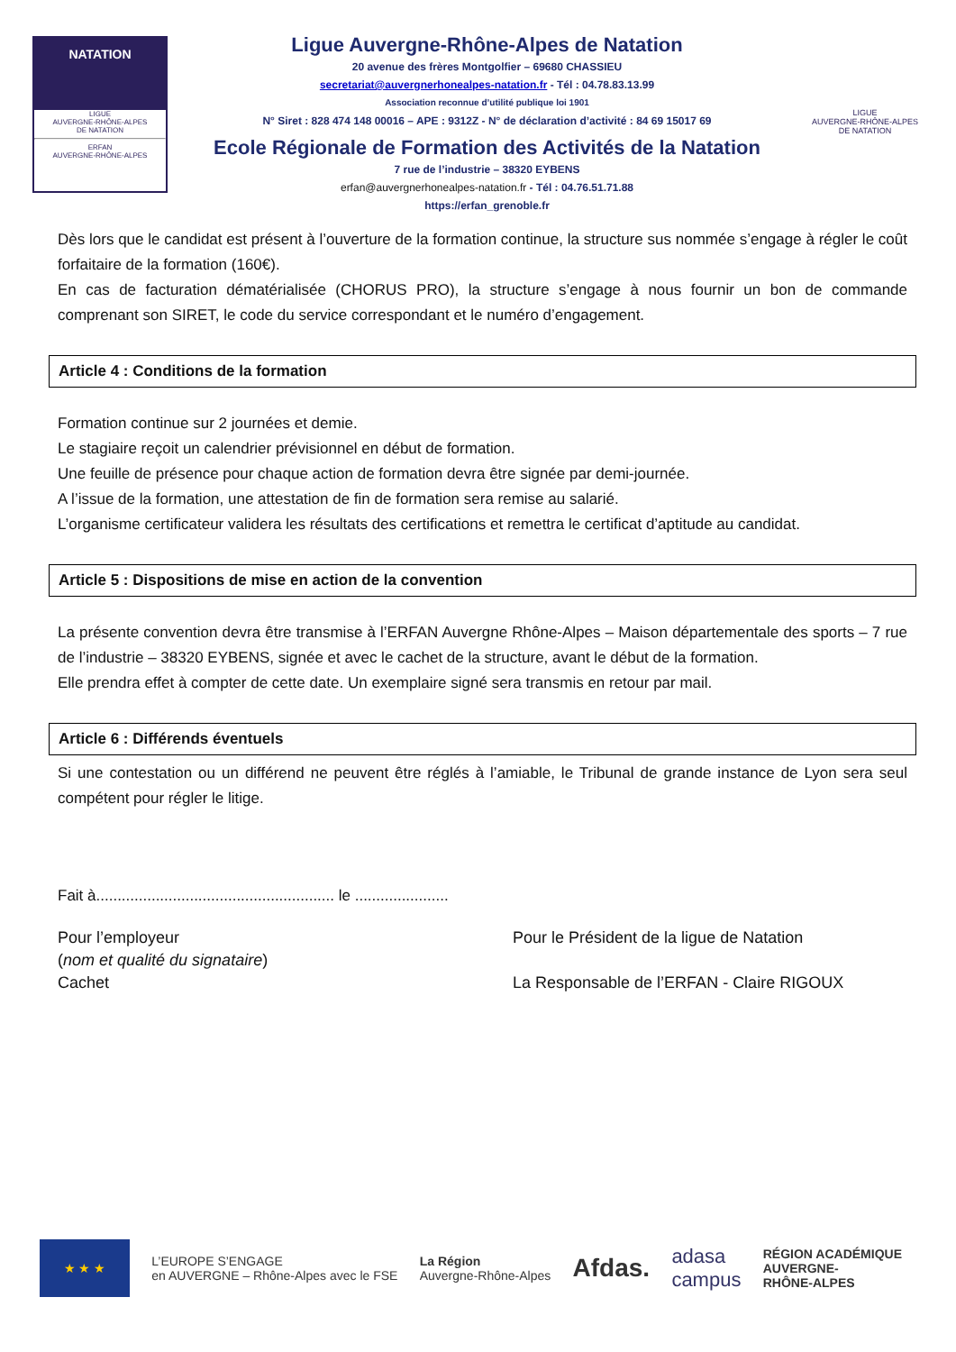NATATION
LIGUE
AUVERGNE-RHÔNE-ALPES
DE NATATION
ERFAN
AUVERGNE-RHÔNE-ALPES
Ligue Auvergne-Rhône-Alpes de Natation
20 avenue des frères Montgolfier – 69680 CHASSIEU
secretariat@auvergnerhonealpes-natation.fr - Tél : 04.78.83.13.99
Association reconnue d’utilité publique loi 1901
N° Siret : 828 474 148 00016 – APE : 9312Z - N° de déclaration d’activité : 84 69 15017 69
Ecole Régionale de Formation des Activités de la Natation
7 rue de l’industrie – 38320 EYBENS
erfan@auvergnerhonealpes-natation.fr - Tél : 04.76.51.71.88
https://erfan_grenoble.fr
LIGUE
AUVERGNE-RHÔNE-ALPES
DE NATATION
Dès lors que le candidat est présent à l’ouverture de la formation continue, la structure sus nommée s’engage à régler le coût forfaitaire de la formation (160€).
En cas de facturation dématérialisée (CHORUS PRO), la structure s’engage à nous fournir un bon de commande comprenant son SIRET, le code du service correspondant et le numéro d’engagement.
Article 4 : Conditions de la formation
Formation continue sur 2 journées et demie.
Le stagiaire reçoit un calendrier prévisionnel en début de formation.
Une feuille de présence pour chaque action de formation devra être signée par demi-journée.
A l’issue de la formation, une attestation de fin de formation sera remise au salarié.
L’organisme certificateur validera les résultats des certifications et remettra le certificat d’aptitude au candidat.
Article 5 : Dispositions de mise en action de la convention
La présente convention devra être transmise à l’ERFAN Auvergne Rhône-Alpes – Maison départementale des sports – 7 rue de l’industrie – 38320 EYBENS, signée et avec le cachet de la structure, avant le début de la formation.
Elle prendra effet à compter de cette date. Un exemplaire signé sera transmis en retour par mail.
Article 6 : Différends éventuels
Si une contestation ou un différend ne peuvent être réglés à l’amiable, le Tribunal de grande instance de Lyon sera seul compétent pour régler le litige.
Fait à........................................................ le ......................
Pour l’employeur
(nom et qualité du signataire)
Cachet
Pour le Président de la ligue de Natation
La Responsable de l’ERFAN - Claire RIGOUX
★ ★ ★
L’EUROPE S’ENGAGE
en AUVERGNE – Rhône-Alpes avec le FSE
La Région
Auvergne-Rhône-Alpes
Afdas.
adasa
campus
RÉGION ACADÉMIQUE
AUVERGNE-
RHÔNE-ALPES